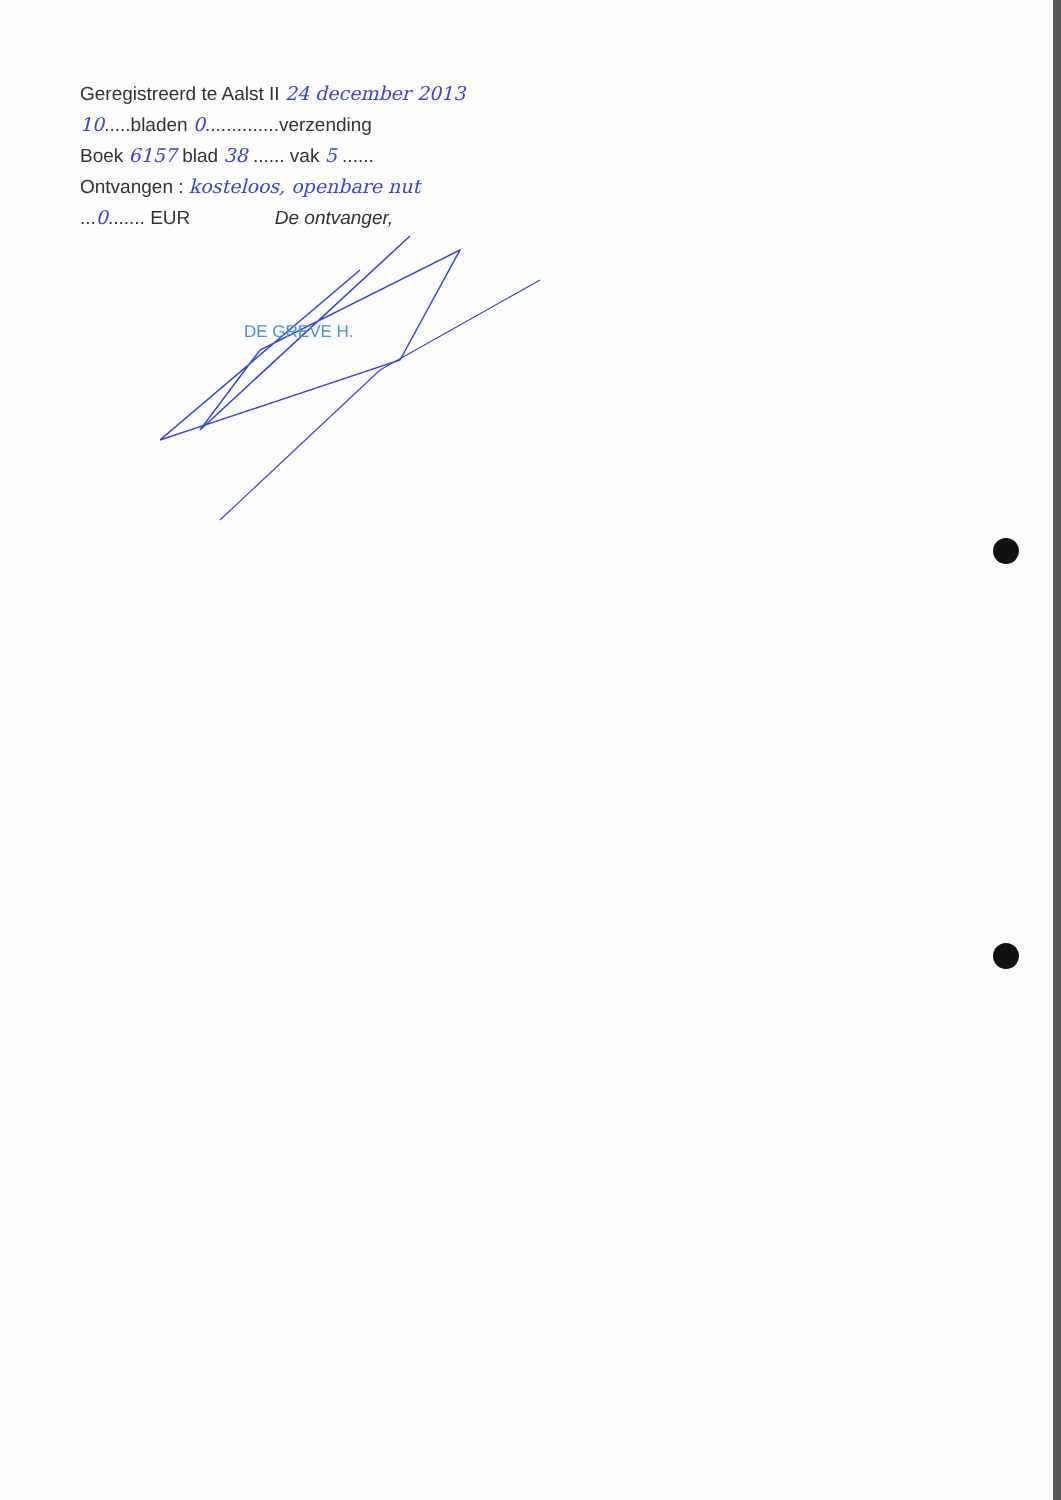Geregistreerd te Aalst II 24 december 2013
10.....bladen 0..............verzending
Boek 6157 blad 38 ...... vak 5 ......
Ontvangen : kosteloos, openbare nut
...0....... EUR De ontvanger,
DE GREVE H.